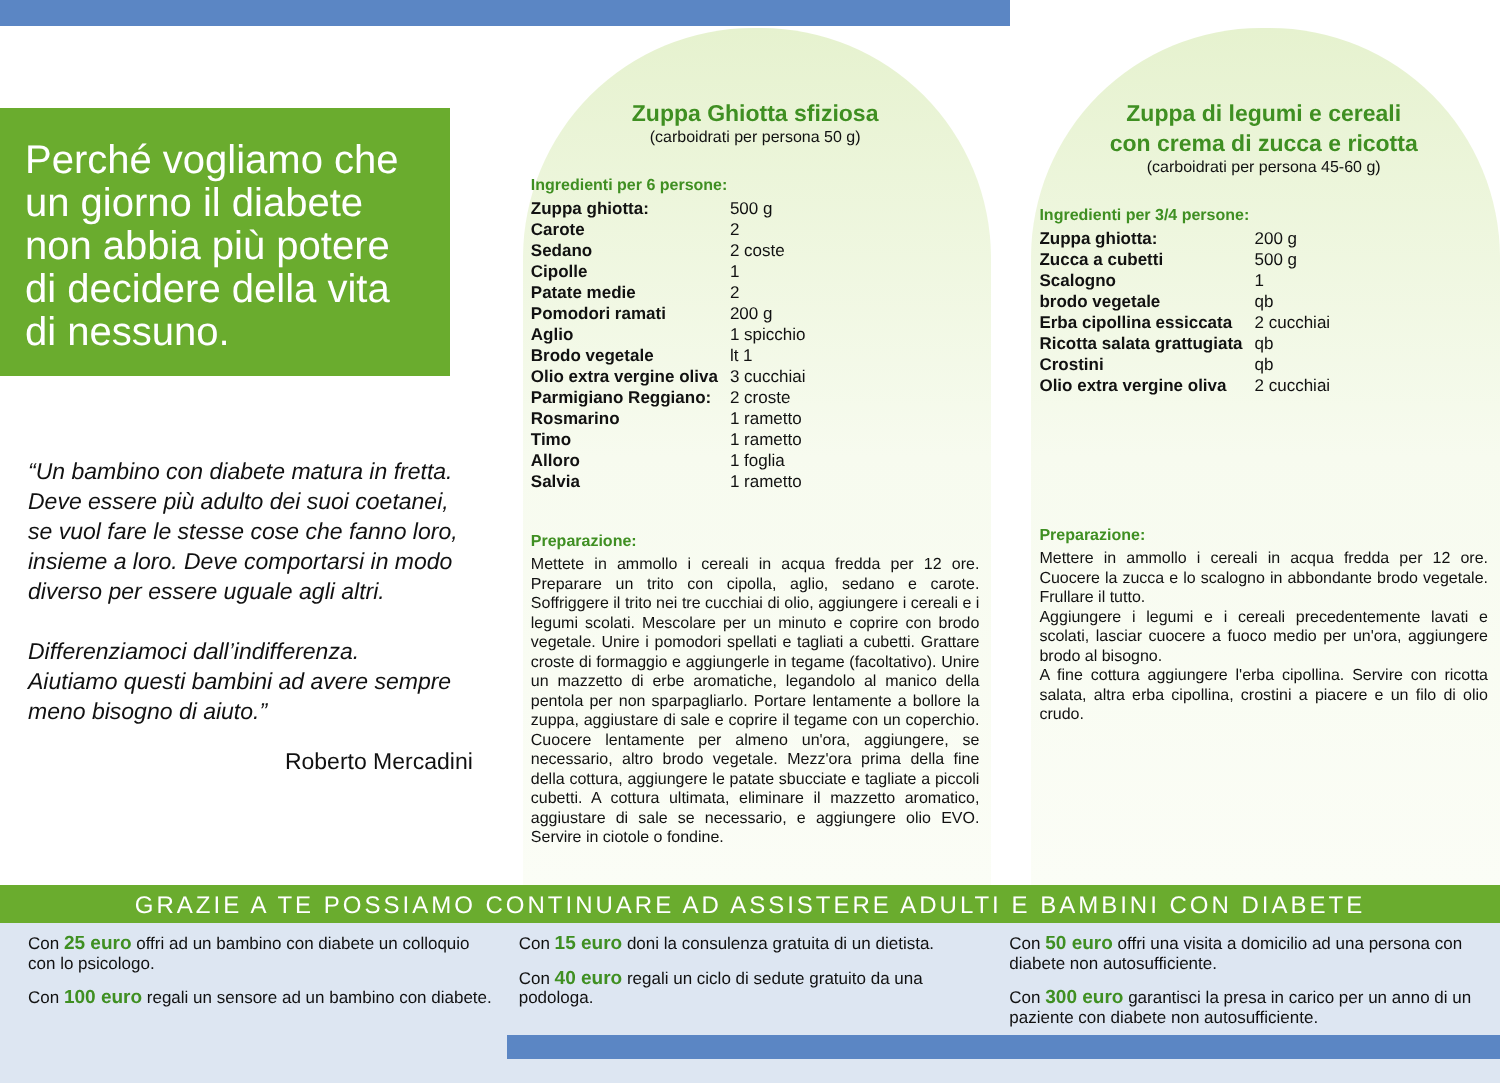Perché vogliamo che un giorno il diabete non abbia più potere di decidere della vita di nessuno.
“Un bambino con diabete matura in fretta. Deve essere più adulto dei suoi coetanei, se vuol fare le stesse cose che fanno loro, insieme a loro. Deve comportarsi in modo diverso per essere uguale agli altri.
Differenziamoci dall’indifferenza.
Aiutiamo questi bambini ad avere sempre meno bisogno di aiuto.”
Roberto Mercadini
Zuppa Ghiotta sfiziosa
(carboidrati per persona 50 g)
Ingredienti per 6 persone:
| Zuppa ghiotta: | 500 g |
| Carote | 2 |
| Sedano | 2 coste |
| Cipolle | 1 |
| Patate medie | 2 |
| Pomodori ramati | 200 g |
| Aglio | 1 spicchio |
| Brodo vegetale | lt 1 |
| Olio extra vergine oliva | 3 cucchiai |
| Parmigiano Reggiano: | 2 croste |
| Rosmarino | 1 rametto |
| Timo | 1 rametto |
| Alloro | 1 foglia |
| Salvia | 1 rametto |
Preparazione:
Mettete in ammollo i cereali in acqua fredda per 12 ore. Preparare un trito con cipolla, aglio, sedano e carote. Soffriggere il trito nei tre cucchiai di olio, aggiungere i cereali e i legumi scolati. Mescolare per un minuto e coprire con brodo vegetale. Unire i pomodori spellati e tagliati a cubetti. Grattare croste di formaggio e aggiungerle in tegame (facoltativo). Unire un mazzetto di erbe aromatiche, legandolo al manico della pentola per non sparpagliarlo. Portare lentamente a bollore la zuppa, aggiustare di sale e coprire il tegame con un coperchio. Cuocere lentamente per almeno un'ora, aggiungere, se necessario, altro brodo vegetale. Mezz'ora prima della fine della cottura, aggiungere le patate sbucciate e tagliate a piccoli cubetti. A cottura ultimata, eliminare il mazzetto aromatico, aggiustare di sale se necessario, e aggiungere olio EVO. Servire in ciotole o fondine.
Zuppa di legumi e cereali
con crema di zucca e ricotta
(carboidrati per persona 45-60 g)
Ingredienti per 3/4 persone:
| Zuppa ghiotta: | 200 g |
| Zucca a cubetti | 500 g |
| Scalogno | 1 |
| brodo vegetale | qb |
| Erba cipollina essiccata | 2 cucchiai |
| Ricotta salata grattugiata | qb |
| Crostini | qb |
| Olio extra vergine oliva | 2 cucchiai |
Preparazione:
Mettere in ammollo i cereali in acqua fredda per 12 ore. Cuocere la zucca e lo scalogno in abbondante brodo vegetale. Frullare il tutto.
Aggiungere i legumi e i cereali precedentemente lavati e scolati, lasciar cuocere a fuoco medio per un'ora, aggiungere brodo al bisogno.
A fine cottura aggiungere l'erba cipollina. Servire con ricotta salata, altra erba cipollina, crostini a piacere e un filo di olio crudo.
GRAZIE A TE POSSIAMO CONTINUARE AD ASSISTERE ADULTI E BAMBINI CON DIABETE
Con 25 euro offri ad un bambino con diabete un colloquio con lo psicologo.
Con 100 euro regali un sensore ad un bambino con diabete.
Con 15 euro doni la consulenza gratuita di un dietista.
Con 40 euro regali un ciclo di sedute gratuito da una podologa.
Con 50 euro offri una visita a domicilio ad una persona con diabete non autosufficiente.
Con 300 euro garantisci la presa in carico per un anno di un paziente con diabete non autosufficiente.